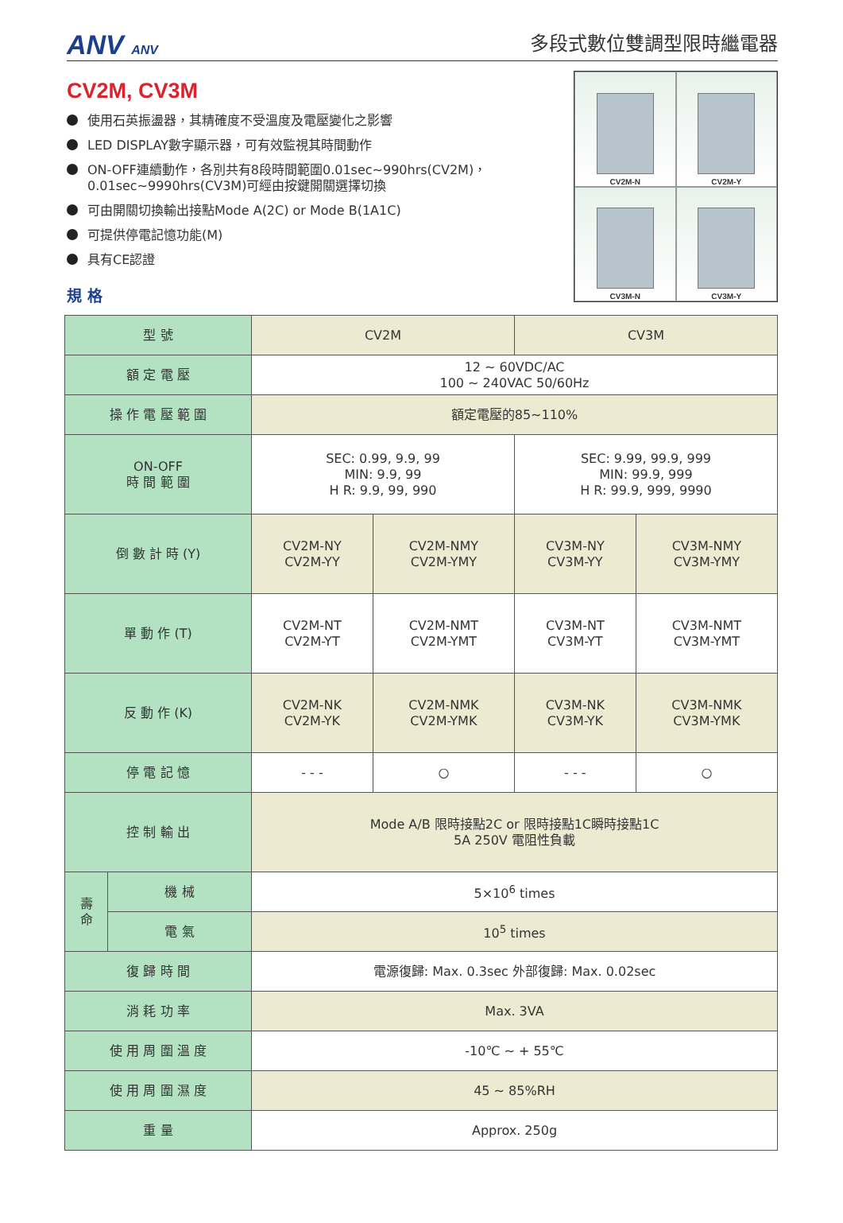ANV ANV
多段式數位雙調型限時繼電器
CV2M, CV3M
使用石英振盪器，其精確度不受溫度及電壓變化之影響
LED DISPLAY數字顯示器，可有效監視其時間動作
ON-OFF連續動作，各別共有8段時間範圍0.01sec~990hrs(CV2M)，
0.01sec~9990hrs(CV3M)可經由按鍵開關選擇切換
可由開關切換輸出接點Mode A(2C) or Mode B(1A1C)
可提供停電記憶功能(M)
具有CE認證
規 格
CV2M-N
CV2M-Y
CV3M-N
CV3M-Y
| 型 號 | | CV2M | | CV3M | |
| 額 定 電 壓 | | 12 ~ 60VDC/AC 100 ~ 240VAC 50/60Hz | | | |
| 操 作 電 壓 範 圍 | | 額定電壓的85~110% | | | |
| ON-OFF 時 間 範 圍 | | SEC: 0.99, 9.9, 99 MIN: 9.9, 99 H R: 9.9, 99, 990 | | SEC: 9.99, 99.9, 999 MIN: 99.9, 999 H R: 99.9, 999, 9990 | |
| 倒 數 計 時 (Y) | | CV2M-NY CV2M-YY | CV2M-NMY CV2M-YMY | CV3M-NY CV3M-YY | CV3M-NMY CV3M-YMY |
| 單 動 作 (T) | | CV2M-NT CV2M-YT | CV2M-NMT CV2M-YMT | CV3M-NT CV3M-YT | CV3M-NMT CV3M-YMT |
| 反 動 作 (K) | | CV2M-NK CV2M-YK | CV2M-NMK CV2M-YMK | CV3M-NK CV3M-YK | CV3M-NMK CV3M-YMK |
| 停 電 記 憶 | | - - - | ○ | - - - | ○ |
| 控 制 輸 出 | | Mode A/B 限時接點2C or 限時接點1C瞬時接點1C 5A 250V 電阻性負載 | | | |
| 壽 命 | 機 械 | 5×10<sup>6</sup> times | | | |
| | 電 氣 | 10<sup>5</sup> times | | | |
| 復 歸 時 間 | | 電源復歸: Max. 0.3sec 外部復歸: Max. 0.02sec | | | |
| 消 耗 功 率 | | Max. 3VA | | | |
| 使 用 周 圍 溫 度 | | -10℃ ~ + 55℃ | | | |
| 使 用 周 圍 濕 度 | | 45 ~ 85%RH | | | |
| 重 量 | | Approx. 250g | | | |